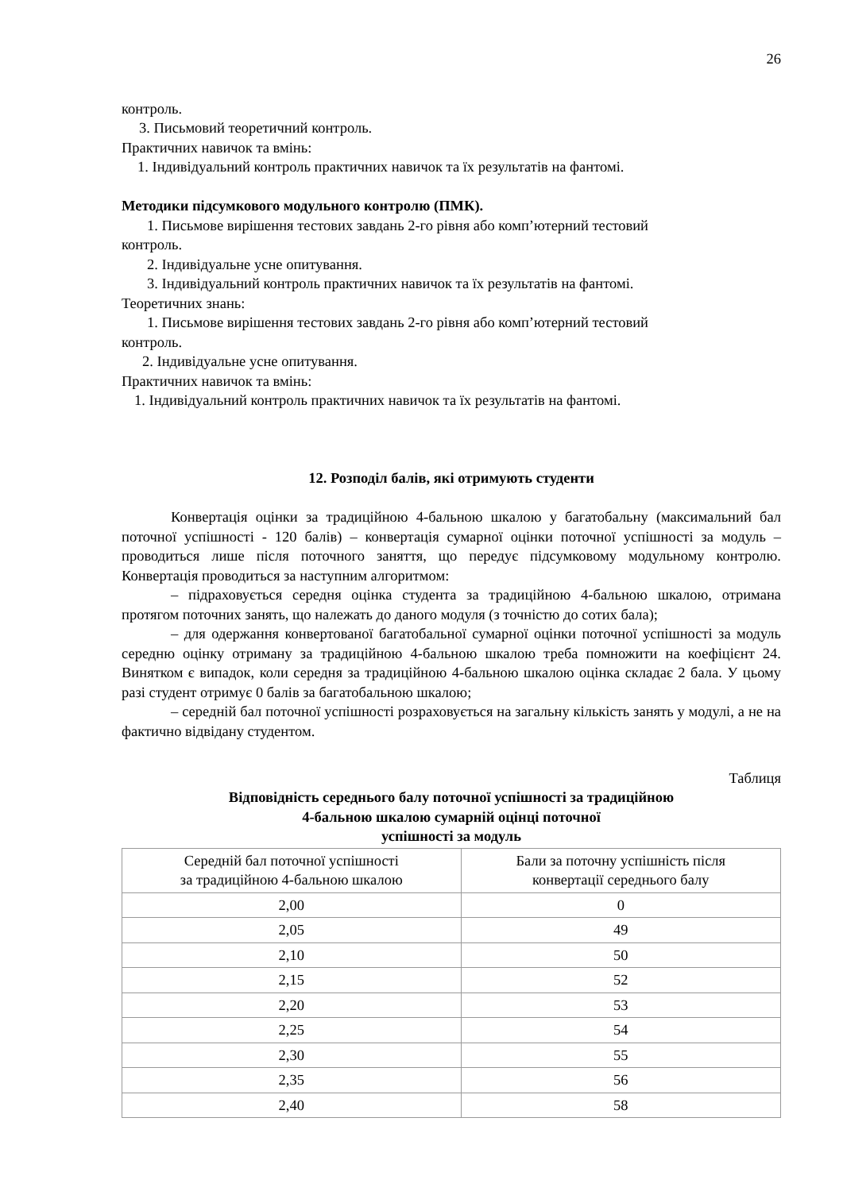26
контроль.
3. Письмовий теоретичний контроль.
Практичних навичок та вмінь:
1. Індивідуальний контроль практичних навичок та їх результатів на фантомі.
Методики підсумкового модульного контролю (ПМК).
1. Письмове вирішення тестових завдань 2-го рівня або комп’ютерний тестовий
контроль.
2. Індивідуальне усне опитування.
3. Індивідуальний контроль практичних навичок та їх результатів на фантомі.
Теоретичних знань:
1. Письмове вирішення тестових завдань 2-го рівня або комп’ютерний тестовий
контроль.
2. Індивідуальне усне опитування.
Практичних навичок та вмінь:
1. Індивідуальний контроль практичних навичок та їх результатів на фантомі.
12. Розподіл балів, які отримують студенти
Конвертація оцінки за традиційною 4-бальною шкалою у багатобальну (максимальний бал поточної успішності - 120 балів) – конвертація сумарної оцінки поточної успішності за модуль – проводиться лише після поточного заняття, що передує підсумковому модульному контролю. Конвертація проводиться за наступним алгоритмом:
– підраховується середня оцінка студента за традиційною 4-бальною шкалою, отримана протягом поточних занять, що належать до даного модуля (з точністю до сотих бала);
– для одержання конвертованої багатобальної сумарної оцінки поточної успішності за модуль середню оцінку отриману за традиційною 4-бальною шкалою треба помножити на коефіцієнт 24. Винятком є випадок, коли середня за традиційною 4-бальною шкалою оцінка складає 2 бала. У цьому разі студент отримує 0 балів за багатобальною шкалою;
– середній бал поточної успішності розраховується на загальну кількість занять у модулі, а не на фактично відвідану студентом.
Таблиця
Відповідність середнього балу поточної успішності за традиційною
4-бальною шкалою сумарній оцінці поточної
успішності за модуль
| Середній бал поточної успішності за традиційною 4-бальною шкалою | Бали за поточну успішність після конвертації середнього балу |
| --- | --- |
| 2,00 | 0 |
| 2,05 | 49 |
| 2,10 | 50 |
| 2,15 | 52 |
| 2,20 | 53 |
| 2,25 | 54 |
| 2,30 | 55 |
| 2,35 | 56 |
| 2,40 | 58 |